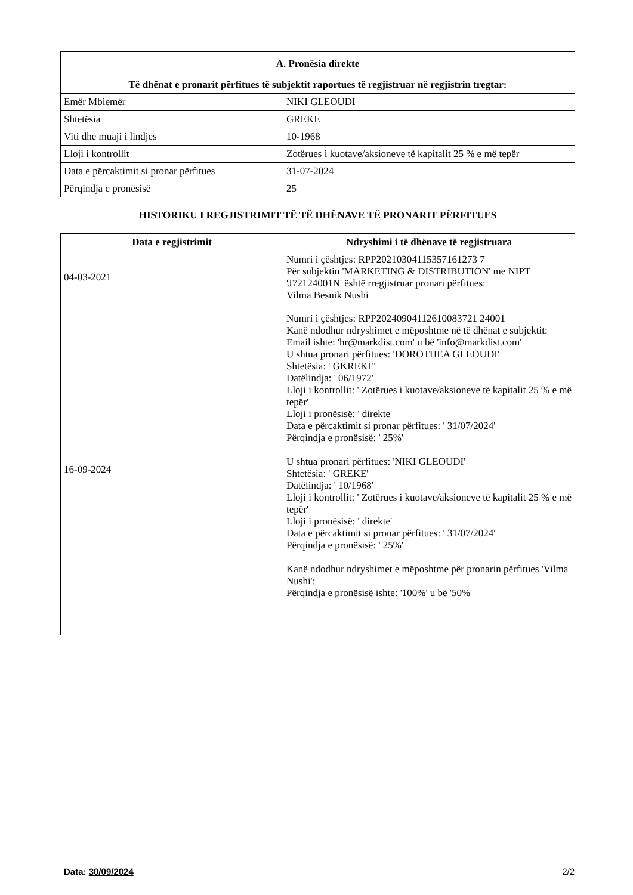| A. Pronësia direkte | |
| --- | --- |
| Të dhënat e pronarit përfitues të subjektit raportues të regjistruar në regjistrin tregtar: | |
| Emër Mbiemër | NIKI GLEOUDI |
| Shtetësia | GREKE |
| Viti dhe muaji i lindjes | 10-1968 |
| Lloji i kontrollit | Zotërues i kuotave/aksioneve të kapitalit 25 % e më tepër |
| Data e përcaktimit si pronar përfitues | 31-07-2024 |
| Përqindja e pronësisë | 25 |
HISTORIKU I REGJISTRIMIT TË TË DHËNAVE TË PRONARIT PËRFITUES
| Data e regjistrimit | Ndryshimi i të dhënave të regjistruara |
| --- | --- |
| 04-03-2021 | Numri i çështjes: RPP20210304115357161273 7 Për subjektin 'MARKETING & DISTRIBUTION' me NIPT 'J72124001N' është rregjistruar pronari përfitues: Vilma Besnik Nushi |
| 16-09-2024 | Numri i çështjes: RPP20240904112610083721 24001 Kanë ndodhur ndryshimet e mëposhtme në të dhënat e subjektit: Email ishte: 'hr@markdist.com' u bë 'info@markdist.com' U shtua pronari përfitues: 'DOROTHEA GLEOUDI' Shtetësia: ' GKREKE' Datëlindja: ' 06/1972' Lloji i kontrollit: ' Zotërues i kuotave/aksioneve të kapitalit 25 % e më tepër' Lloji i pronësisë: ' direkte' Data e përcaktimit si pronar përfitues: ' 31/07/2024' Përqindja e pronësisë: ' 25%' U shtua pronari përfitues: 'NIKI GLEOUDI' Shtetësia: ' GREKE' Datëlindja: ' 10/1968' Lloji i kontrollit: ' Zotërues i kuotave/aksioneve të kapitalit 25 % e më tepër' Lloji i pronësisë: ' direkte' Data e përcaktimit si pronar përfitues: ' 31/07/2024' Përqindja e pronësisë: ' 25%' Kanë ndodhur ndryshimet e mëposhtme për pronarin përfitues 'Vilma Nushi': Përqindja e pronësisë ishte: '100%' u bë '50%' |
Data: 30/09/2024 2/2